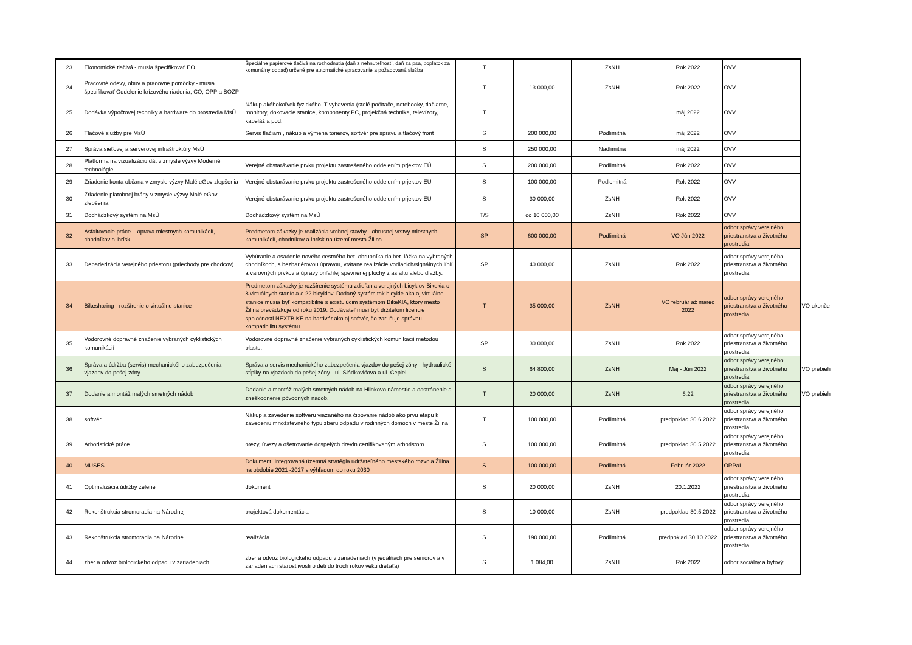| 23 | Ekonomické tlačivá - musia špecifikovať EO | Špeciálne papierové tlačivá na rozhodnutia (daň z nehnuteľností, daň za psa, poplatok za komunálny odpad) určené pre automatické spracovanie a požadovaná služba | T | | ZsNH | Rok 2022 | OVV | |
| 24 | Pracovné odevy, obuv a pracovné pomôcky - musia špecifikovať Oddelenie krízového riadenia, CO, OPP a BOZP | | T | 13 000,00 | ZsNH | Rok 2022 | OVV | |
| 25 | Dodávka výpočtovej techniky a hardware do prostredia MsÚ | Nákup akéhokoľvek fyzického IT vybavenia (stolé počítače, notebooky, tlačiarne, monitory, dokovacie stanice, komponenty PC, projekčná technika, televízory, kabeláž a pod. | T | | | máj 2022 | OVV | |
| 26 | Tlačové služby pre MsÚ | Servis tlačiarní, nákup a výmena tonerov, softvér pre správu a tlačový front | S | 200 000,00 | Podlimitná | máj 2022 | OVV | |
| 27 | Správa sieťovej a serverovej infraštruktúry MsÚ | | S | 250 000,00 | Nadlimitná | máj 2022 | OVV | |
| 28 | Platforma na vizualizáciu dát v zmysle výzvy Moderné technológie | Verejné obstarávanie prvku projektu zastrešeného oddelením prjektov EÚ | S | 200 000,00 | Podlimitná | Rok 2022 | OVV | |
| 29 | Zriadenie konta občana v zmysle výzvy Malé eGov zlepšenia | Verejné obstarávanie prvku projektu zastrešeného oddelením prjektov EÚ | S | 100 000,00 | Podlomitná | Rok 2022 | OVV | |
| 30 | Zriadenie platobnej brány v zmysle výzvy Malé eGov zlepšenia | Verejné obstarávanie prvku projektu zastrešeného oddelením prjektov EÚ | S | 30 000,00 | ZsNH | Rok 2022 | OVV | |
| 31 | Dochádzkový systém na MsÚ | Dochádzkový systém na MsÚ | T/S | do 10 000,00 | ZsNH | Rok 2022 | OVV | |
| 32 | Asfaltovacie práce – oprava miestnych komunikácií, chodníkov a ihrísk | Predmetom zákazky je realizácia vrchnej stavby - obrusnej vrstvy miestnych komunikácií, chodníkov a ihrísk na území mesta Žilina. | SP | 600 000,00 | Podlimitná | VO Jún 2022 | odbor správy verejného priestranstva a životného prostredia | |
| 33 | Debarierizácia verejného priestoru (priechody pre chodcov) | Vybúranie a osadenie nového cestného bet. obrubníka do bet. lôžka na vybraných chodníkoch, s bezbariérovou úpravou, vrátane realizácie vodiacich/signálnych línií a varovných prvkov a úpravy priľahlej spevnenej plochy z asfaltu alebo dlažby. | SP | 40 000,00 | ZsNH | Rok 2022 | odbor správy verejného priestranstva a životného prostredia | |
| 34 | Bikesharing - rozšírenie o virtuálne stanice | Predmetom zákazky je rozšírenie systému zdieľania verejných bicyklov Bikekia o 8 virtuálnych staníc a o 22 bicyklov. Dodaný systém tak bicykle ako aj virtuálne stanice musia byť kompatibilné s existujúcim systémom BikeKIA, ktorý mesto Žilina prevádzkuje od roku 2019. Dodávateľ musí byť držiteľom licencie spoločnosti NEXTBIKE na hardvér ako aj softvér, čo zaručuje správnu kompatibilitu systému. | T | 35 000,00 | ZsNH | VO február až marec 2022 | odbor správy verejného priestranstva a životného prostredia | VO ukonče |
| 35 | Vodorovné dopravné značenie vybraných cyklistických komunikácií | Vodorovné dopravné značenie vybraných cyklistických komunikácií metódou plastu. | SP | 30 000,00 | ZsNH | Rok 2022 | odbor správy verejného priestranstva a životného prostredia | |
| 36 | Správa a údržba (servis) mechanického zabezpečenia vjazdov do pešej zóny | Správa a servis mechanického zabezpečenia vjazdov do pešej zóny - hydraulické stĺpiky na vjazdoch do pešej zóny - ul. Sládkovičova a ul. Čepiel. | S | 64 800,00 | ZsNH | Máj - Jún 2022 | odbor správy verejného priestranstva a životného prostredia | VO prebieh |
| 37 | Dodanie a montáž malých smetných nádob | Dodanie a montáž malých smetných nádob na Hlinkovo námestie a odstránenie a zneškodnenie pôvodných nádob. | T | 20 000,00 | ZsNH | 6.22 | odbor správy verejného priestranstva a životného prostredia | VO prebieh |
| 38 | softvér | Nákup a zavedenie softvéru viazaného na čipovanie nádob ako prvú etapu k zavedeniu množstevného typu zberu odpadu v rodinných domoch v meste Žilina | T | 100 000,00 | Podlimitná | predpoklad 30.6.2022 | odbor správy verejného priestranstva a životného prostredia | |
| 39 | Arboristické práce | orezy, úvezy a ošetrovanie dospelých drevín certifikovaným arboristom | S | 100 000,00 | Podlimitná | predpoklad 30.5.2022 | odbor správy verejného priestranstva a životného prostredia | |
| 40 | MUSES | Dokument: Integrovaná územná stratégia udržateľného mestského rozvoja Žilina na obdobie 2021 -2027 s výhľadom do roku 2030 | S | 100 000,00 | Podlimitná | Február 2022 | ORPaI | |
| 41 | Optimalizácia údržby zelene | dokument | S | 20 000,00 | ZsNH | 20.1.2022 | odbor správy verejného priestranstva a životného prostredia | |
| 42 | Rekonštrukcia stromoradia na Národnej | projektová dokumentácia | S | 10 000,00 | ZsNH | predpoklad 30.5.2022 | odbor správy verejného priestranstva a životného prostredia | |
| 43 | Rekonštrukcia stromoradia na Národnej | realizácia | S | 190 000,00 | Podlimitná | predpoklad 30.10.2022 | odbor správy verejného priestranstva a životného prostredia | |
| 44 | zber a odvoz biologického odpadu v zariadeniach | zber a odvoz biologického odpadu v zariadeniach (v jedálňach pre seniorov a v zariadeniach starostlivosti o deti do troch rokov veku dieťaťa) | S | 1 084,00 | ZsNH | Rok 2022 | odbor sociálny a bytový | |